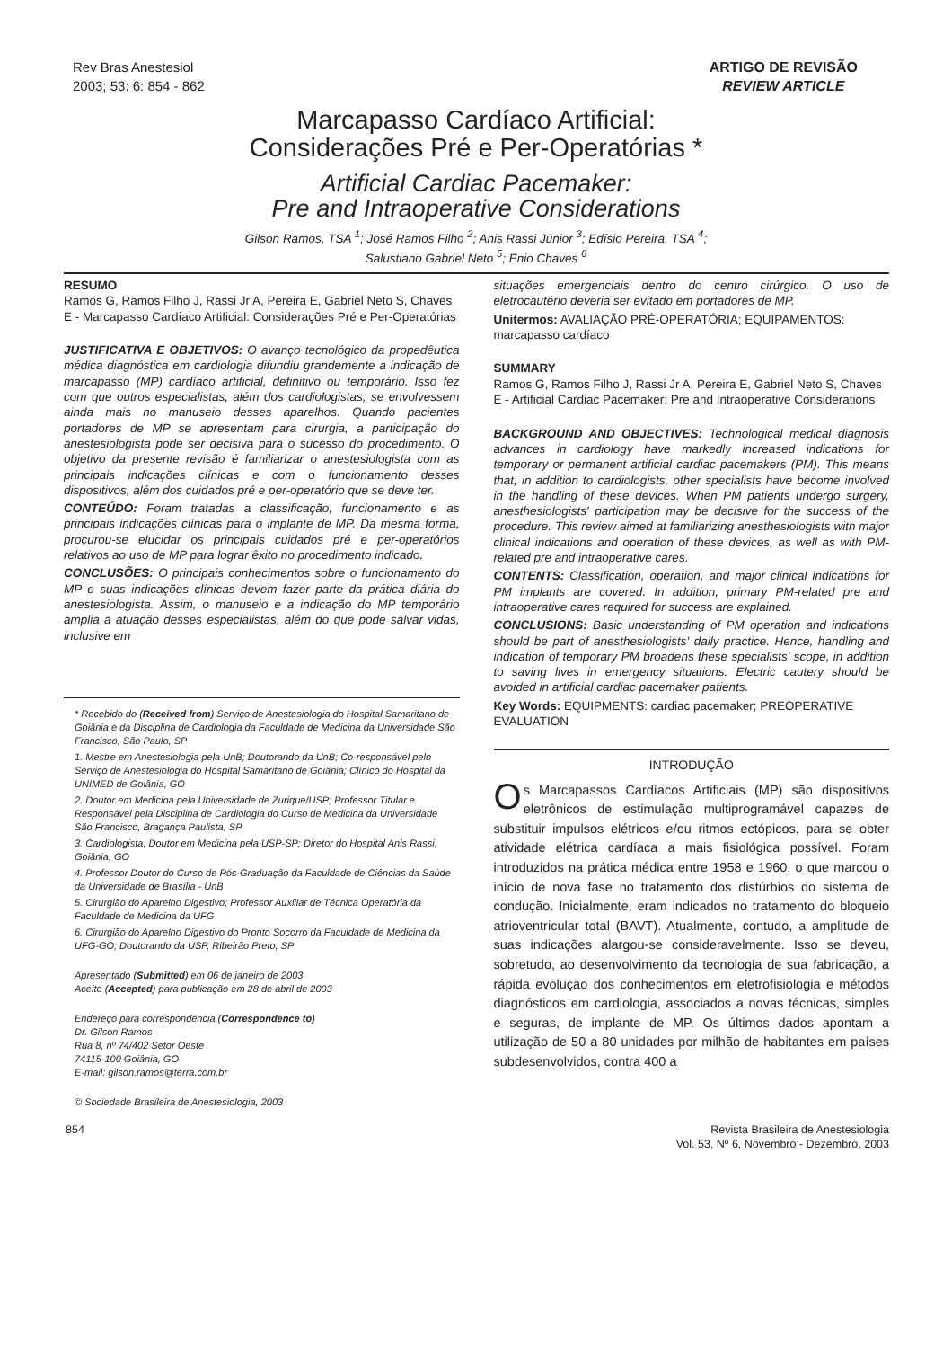Rev Bras Anestesiol
2003; 53: 6: 854 - 862
ARTIGO DE REVISÃO
REVIEW ARTICLE
Marcapasso Cardíaco Artificial:
Considerações Pré e Per-Operatórias *
Artificial Cardiac Pacemaker:
Pre and Intraoperative Considerations
Gilson Ramos, TSA <sup>1</sup>; José Ramos Filho <sup>2</sup>; Anis Rassi Júnior <sup>3</sup>; Edísio Pereira, TSA <sup>4</sup>;
Salustiano Gabriel Neto <sup>5</sup>; Enio Chaves <sup>6</sup>
RESUMO
Ramos G, Ramos Filho J, Rassi Jr A, Pereira E, Gabriel Neto S, Chaves E - Marcapasso Cardíaco Artificial: Considerações Pré e Per-Operatórias
JUSTIFICATIVA E OBJETIVOS: O avanço tecnológico da propedêutica médica diagnóstica em cardiologia difundiu grandemente a indicação de marcapasso (MP) cardíaco artificial, definitivo ou temporário. Isso fez com que outros especialistas, além dos cardiologistas, se envolvessem ainda mais no manuseio desses aparelhos. Quando pacientes portadores de MP se apresentam para cirurgia, a participação do anestesiologista pode ser decisiva para o sucesso do procedimento. O objetivo da presente revisão é familiarizar o anestesiologista com as principais indicações clínicas e com o funcionamento desses dispositivos, além dos cuidados pré e per-operatório que se deve ter.
CONTEÚDO: Foram tratadas a classificação, funcionamento e as principais indicações clínicas para o implante de MP. Da mesma forma, procurou-se elucidar os principais cuidados pré e per-operatórios relativos ao uso de MP para lograr êxito no procedimento indicado.
CONCLUSÕES: O principais conhecimentos sobre o funcionamento do MP e suas indicações clínicas devem fazer parte da prática diária do anestesiologista. Assim, o manuseio e a indicação do MP temporário amplia a atuação desses especialistas, além do que pode salvar vidas, inclusive em
* Recebido do (Received from) Serviço de Anestesiologia do Hospital Samaritano de Goiânia e da Disciplina de Cardiologia da Faculdade de Medicina da Universidade São Francisco, São Paulo, SP
1. Mestre em Anestesiologia pela UnB; Doutorando da UnB; Co-responsável pelo Serviço de Anestesiologia do Hospital Samaritano de Goiânia; Clínico do Hospital da UNIMED de Goiânia, GO
2. Doutor em Medicina pela Universidade de Zurique/USP; Professor Titular e Responsável pela Disciplina de Cardiologia do Curso de Medicina da Universidade São Francisco, Bragança Paulista, SP
3. Cardiologista; Doutor em Medicina pela USP-SP; Diretor do Hospital Anis Rassi, Goiânia, GO
4. Professor Doutor do Curso de Pós-Graduação da Faculdade de Ciências da Saúde da Universidade de Brasília - UnB
5. Cirurgião do Aparelho Digestivo; Professor Auxiliar de Técnica Operatória da Faculdade de Medicina da UFG
6. Cirurgião do Aparelho Digestivo do Pronto Socorro da Faculdade de Medicina da UFG-GO; Doutorando da USP, Ribeirão Preto, SP
Apresentado (Submitted) em 06 de janeiro de 2003
Aceito (Accepted) para publicação em 28 de abril de 2003
Endereço para correspondência (Correspondence to)
Dr. Gilson Ramos
Rua 8, nº 74/402 Setor Oeste
74115-100 Goiânia, GO
E-mail: gilson.ramos@terra.com.br
© Sociedade Brasileira de Anestesiologia, 2003
situações emergenciais dentro do centro cirúrgico. O uso de eletrocautério deveria ser evitado em portadores de MP.
Unitermos: AVALIAÇÃO PRÉ-OPERATÓRIA; EQUIPAMENTOS: marcapasso cardíaco
SUMMARY
Ramos G, Ramos Filho J, Rassi Jr A, Pereira E, Gabriel Neto S, Chaves E - Artificial Cardiac Pacemaker: Pre and Intraoperative Considerations
BACKGROUND AND OBJECTIVES: Technological medical diagnosis advances in cardiology have markedly increased indications for temporary or permanent artificial cardiac pacemakers (PM). This means that, in addition to cardiologists, other specialists have become involved in the handling of these devices. When PM patients undergo surgery, anesthesiologists' participation may be decisive for the success of the procedure. This review aimed at familiarizing anesthesiologists with major clinical indications and operation of these devices, as well as with PM-related pre and intraoperative cares.
CONTENTS: Classification, operation, and major clinical indications for PM implants are covered. In addition, primary PM-related pre and intraoperative cares required for success are explained.
CONCLUSIONS: Basic understanding of PM operation and indications should be part of anesthesiologists' daily practice. Hence, handling and indication of temporary PM broadens these specialists' scope, in addition to saving lives in emergency situations. Electric cautery should be avoided in artificial cardiac pacemaker patients.
Key Words: EQUIPMENTS: cardiac pacemaker; PREOPERATIVE EVALUATION
INTRODUÇÃO
Os Marcapassos Cardíacos Artificiais (MP) são dispositivos eletrônicos de estimulação multiprogramável capazes de substituir impulsos elétricos e/ou ritmos ectópicos, para se obter atividade elétrica cardíaca a mais fisiológica possível. Foram introduzidos na prática médica entre 1958 e 1960, o que marcou o início de nova fase no tratamento dos distúrbios do sistema de condução. Inicialmente, eram indicados no tratamento do bloqueio atrioventricular total (BAVT). Atualmente, contudo, a amplitude de suas indicações alargou-se consideravelmente. Isso se deveu, sobretudo, ao desenvolvimento da tecnologia de sua fabricação, a rápida evolução dos conhecimentos em eletrofisiologia e métodos diagnósticos em cardiologia, associados a novas técnicas, simples e seguras, de implante de MP. Os últimos dados apontam a utilização de 50 a 80 unidades por milhão de habitantes em países subdesenvolvidos, contra 400 a
854 Revista Brasileira de Anestesiologia
Vol. 53, Nº 6, Novembro - Dezembro, 2003